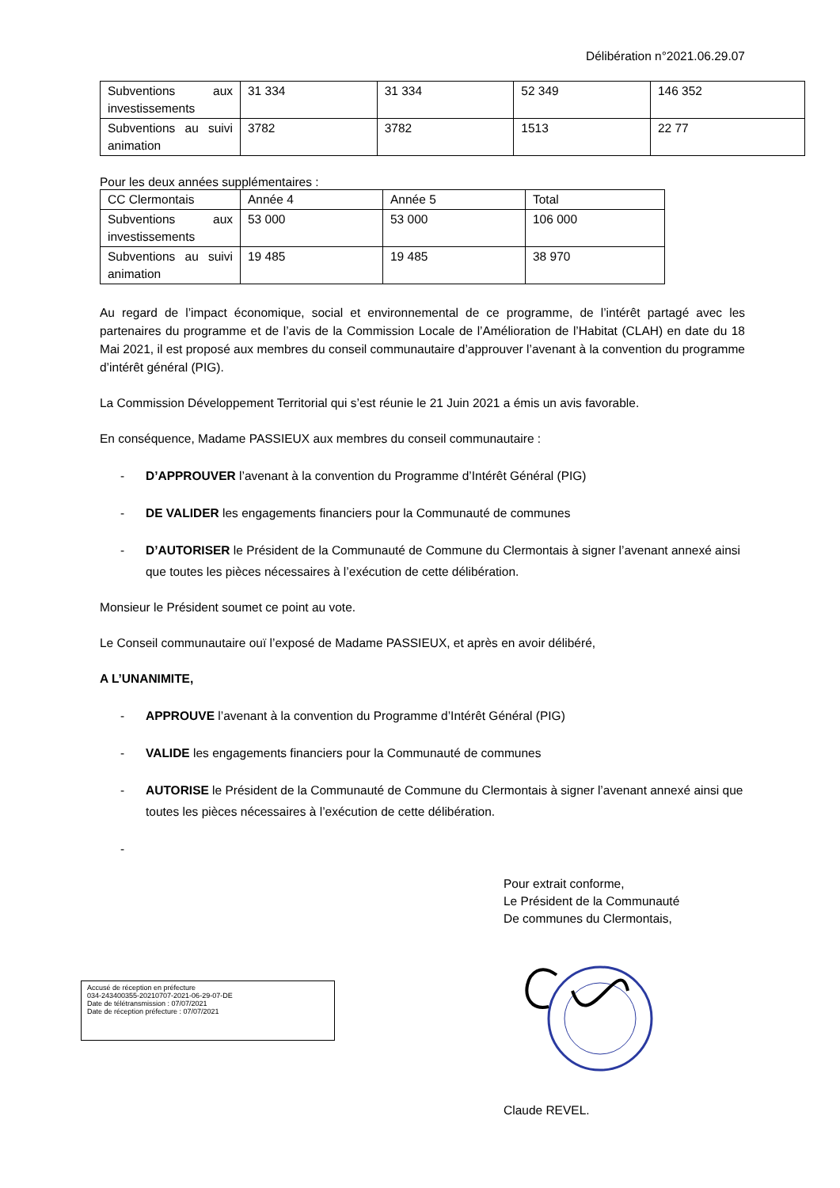Délibération n°2021.06.29.07
| Subventions aux investissements | 31 334 | 31 334 | 52 349 | 146 352 |
| Subventions au suivi animation | 3782 | 3782 | 1513 | 22 77 |
Pour les deux années supplémentaires :
| CC Clermontais | Année 4 | Année 5 | Total |
| Subventions aux investissements | 53 000 | 53 000 | 106 000 |
| Subventions au suivi animation | 19 485 | 19 485 | 38 970 |
Au regard de l’impact économique, social et environnemental de ce programme, de l’intérêt partagé avec les partenaires du programme et de l’avis de la Commission Locale de l’Amélioration de l’Habitat (CLAH) en date du 18 Mai 2021, il est proposé aux membres du conseil communautaire d’approuver l’avenant à la convention du programme d’intérêt général (PIG).
La Commission Développement Territorial qui s’est réunie le 21 Juin 2021 a émis un avis favorable.
En conséquence, Madame PASSIEUX aux membres du conseil communautaire :
- D’APPROUVER l’avenant à la convention du Programme d’Intérêt Général (PIG)
- DE VALIDER les engagements financiers pour la Communauté de communes
- D’AUTORISER le Président de la Communauté de Commune du Clermontais à signer l’avenant annexé ainsi que toutes les pièces nécessaires à l’exécution de cette délibération.
Monsieur le Président soumet ce point au vote.
Le Conseil communautaire ouï l’exposé de Madame PASSIEUX, et après en avoir délibéré,
A L’UNANIMITE,
- APPROUVE l’avenant à la convention du Programme d’Intérêt Général (PIG)
- VALIDE les engagements financiers pour la Communauté de communes
- AUTORISE le Président de la Communauté de Commune du Clermontais à signer l’avenant annexé ainsi que toutes les pièces nécessaires à l’exécution de cette délibération.
-
Pour extrait conforme,
Le Président de la Communauté
De communes du Clermontais,
Accusé de réception en préfecture
034-243400355-20210707-2021-06-29-07-DE
Date de télétransmission : 07/07/2021
Date de réception préfecture : 07/07/2021
Claude REVEL.